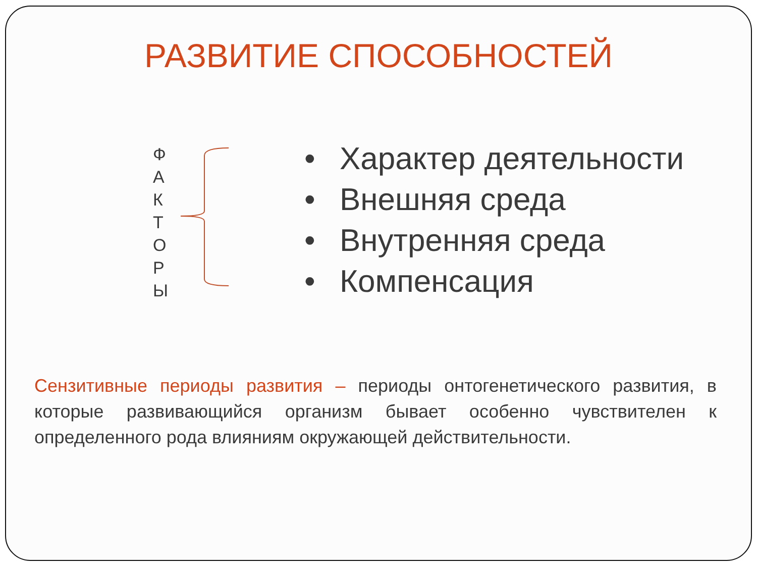РАЗВИТИЕ СПОСОБНОСТЕЙ
Ф
А
К
Т
О
Р
Ы
• Характер деятельности
• Внешняя среда
• Внутренняя среда
• Компенсация
Сензитивные периоды развития – периоды онтогенетического развития, в которые развивающийся организм бывает особенно чувствителен к определенного рода влияниям окружающей действительности.